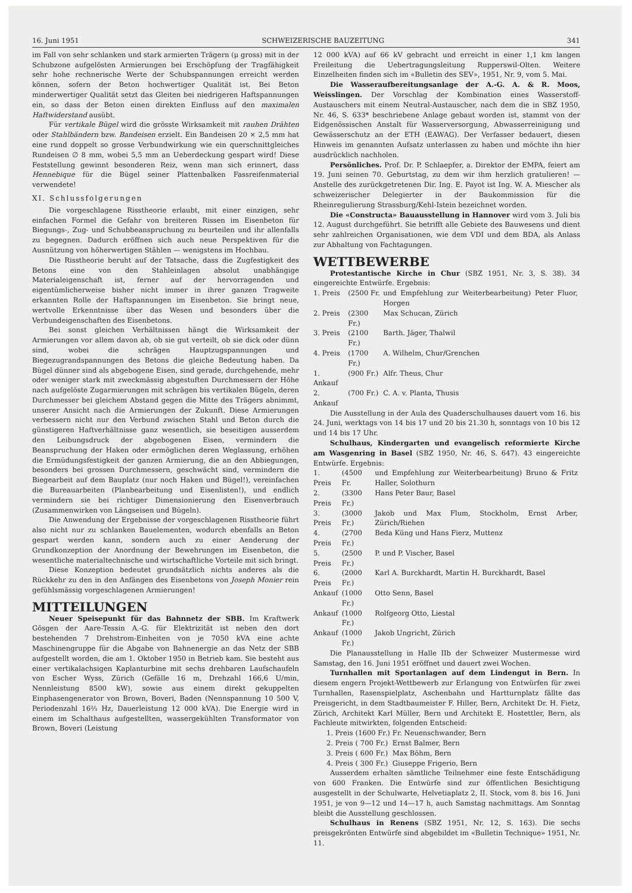16. Juni 1951 SCHWEIZERISCHE BAUZEITUNG 341
im Fall von sehr schlanken und stark armierten Trägern (μ gross) mit in der Schubzone aufgelösten Armierungen bei Erschöpfung der Tragfähigkeit sehr hohe rechnerische Werte der Schubspannungen erreicht werden können, sofern der Beton hochwertiger Qualität ist. Bei Beton minderwertiger Qualität setzt das Gleiten bei niedrigeren Haftspannungen ein, so dass der Beton einen direkten Einfluss auf den maximalen Haftwiderstand ausübt.
Für vertikale Bügel wird die grösste Wirksamkeit mit rauhen Drähten oder Stahlbändern bzw. Bandeisen erzielt. Ein Bandeisen 20 × 2,5 mm hat eine rund doppelt so grosse Verbundwirkung wie ein querschnittgleiches Rundeisen ∅ 8 mm, wobei 5,5 mm an Ueberdeckung gespart wird! Diese Feststellung gewinnt besonderen Reiz, wenn man sich erinnert, dass Hennebique für die Bügel seiner Plattenbalken Fassreifenmaterial verwendete!
XI. Schlussfolgerungen
Die vorgeschlagene Risstheorie erlaubt, mit einer einzigen, sehr einfachen Formel die Gefahr von breiteren Rissen im Eisenbeton für Biegungs-, Zug- und Schubbeanspruchung zu beurteilen und ihr allenfalls zu begegnen. Dadurch eröffnen sich auch neue Perspektiven für die Ausnützung von höherwertigen Stählen — wenigstens im Hochbau.
Die Risstheorie beruht auf der Tatsache, dass die Zugfestigkeit des Betons eine von den Stahleinlagen absolut unabhängige Materialeigenschaft ist, ferner auf der hervorragenden und eigentümlicherweise bisher nicht immer in ihrer ganzen Tragweite erkannten Rolle der Haftspannungen im Eisenbeton. Sie bringt neue, wertvolle Erkenntnisse über das Wesen und besonders über die Verbundeigenschaften des Eisenbetons.
Bei sonst gleichen Verhältnissen hängt die Wirksamkeit der Armierungen vor allem davon ab, ob sie gut verteilt, ob sie dick oder dünn sind, wobei die schrägen Hauptzugspannungen und Biegezugrandspannungen des Betons die gleiche Bedeutung haben. Da Bügel dünner sind als abgebogene Eisen, sind gerade, durchgehende, mehr oder weniger stark mit zweckmässig abgestuften Durchmessern der Höhe nach aufgelöste Zugarmierungen mit schrägen bis vertikalen Bügeln, deren Durchmesser bei gleichem Abstand gegen die Mitte des Trägers abnimmt, unserer Ansicht nach die Armierungen der Zukunft. Diese Armierungen verbessern nicht nur den Verbund zwischen Stahl und Beton durch die günstigeren Haftverhältnisse ganz wesentlich, sie beseitigen ausserdem den Leibungsdruck der abgebogenen Eisen, vermindern die Beanspruchung der Haken oder ermöglichen deren Weglassung, erhöhen die Ermüdungsfestigkeit der ganzen Armierung, die an den Abbiegungen, besonders bei grossen Durchmessern, geschwächt sind, vermindern die Biegearbeit auf dem Bauplatz (nur noch Haken und Bügel!), vereinfachen die Bureauarbeiten (Planbearbeitung und Eisenlisten!), und endlich vermindern sie bei richtiger Dimensionierung den Eisenverbrauch (Zusammenwirken von Längseisen und Bügeln).
Die Anwendung der Ergebnisse der vorgeschlagenen Risstheorie führt also nicht nur zu schlanken Bauelementen, wodurch ebenfalls an Beton gespart werden kann, sondern auch zu einer Aenderung der Grundkonzeption der Anordnung der Bewehrungen im Eisenbeton, die wesentliche materialtechnische und wirtschaftliche Vorteile mit sich bringt.
Diese Konzeption bedeutet grundsätzlich nichts anderes als die Rückkehr zu den in den Anfängen des Eisenbetons von Joseph Monier rein gefühlsmässig vorgeschlagenen Armierungen!
MITTEILUNGEN
Neuer Speisepunkt für das Bahnnetz der SBB. Im Kraftwerk Gösgen der Aare-Tessin A.-G. für Elektrizität ist neben den dort bestehenden 7 Drehstrom-Einheiten von je 7050 kVA eine achte Maschinengruppe für die Abgabe von Bahnenergie an das Netz der SBB aufgestellt worden, die am 1. Oktober 1950 in Betrieb kam. Sie besteht aus einer vertikalachsigen Kaplanturbine mit sechs drehbaren Laufschaufeln von Escher Wyss, Zürich (Gefälle 16 m, Drehzahl 166,6 U/min, Nennleistung 8500 kW), sowie aus einem direkt gekuppelten Einphasengenerator von Brown, Boveri, Baden (Nennspannung 10 500 V, Periodenzahl 16⅔ Hz, Dauerleistung 12 000 kVA). Die Energie wird in einem im Schalthaus aufgestellten, wassergekühlten Transformator von Brown, Boveri (Leistung
12 000 kVA) auf 66 kV gebracht und erreicht in einer 1,1 km langen Freileitung die Uebertragungsleitung Rupperswil-Olten. Weitere Einzelheiten finden sich im «Bulletin des SEV», 1951, Nr. 9, vom 5. Mai.
Die Wasseraufbereitungsanlage der A.-G. A. & R. Moos, Weisslingen. Der Vorschlag der Kombination eines Wasserstoff-Austauschers mit einem Neutral-Austauscher, nach dem die in SBZ 1950, Nr. 46, S. 633* beschriebene Anlage gebaut worden ist, stammt von der Eidgenössischen Anstalt für Wasserversorgung, Abwasserreinigung und Gewässerschutz an der ETH (EAWAG). Der Verfasser bedauert, diesen Hinweis im genannten Aufsatz unterlassen zu haben und möchte ihn hier ausdrücklich nachholen.
Persönliches. Prof. Dr. P. Schlaepfer, a. Direktor der EMPA, feiert am 19. Juni seinen 70. Geburtstag, zu dem wir ihm herzlich gratulieren! — Anstelle des zurückgetretenen Dir. Ing. E. Payot ist Ing. W. A. Miescher als schweizerischer Delegierter in der Baukommission für die Rheinregulierung Strassburg/Kehl-Istein bezeichnet worden.
Die «Constructa» Bauausstellung in Hannover wird vom 3. Juli bis 12. August durchgeführt. Sie betrifft alle Gebiete des Bauwesens und dient sehr zahlreichen Organisationen, wie dem VDI und dem BDA, als Anlass zur Abhaltung von Fachtagungen.
WETTBEWERBE
Protestantische Kirche in Chur (SBZ 1951, Nr. 3, S. 38). 34 eingereichte Entwürfe. Ergebnis:
| 1. Preis | (2500 Fr. | und Empfehlung zur Weiterbearbeitung) Peter Fluor, Horgen |
| 2. Preis | (2300 Fr.) | Max Schucan, Zürich |
| 3. Preis | (2100 Fr.) | Barth. Jäger, Thalwil |
| 4. Preis | (1700 Fr.) | A. Wilhelm, Chur/Grenchen |
| 1. Ankauf | (900 Fr.) | Alfr. Theus, Chur |
| 2. Ankauf | (700 Fr.) | C. A. v. Planta, Thusis |
Die Ausstellung in der Aula des Quaderschulhauses dauert vom 16. bis 24. Juni, werktags von 14 bis 17 und 20 bis 21.30 h, sonntags von 10 bis 12 und 14 bis 17 Uhr.
Schulhaus, Kindergarten und evangelisch reformierte Kirche am Wasgenring in Basel (SBZ 1950, Nr. 46, S. 647). 43 eingereichte Entwürfe. Ergebnis:
| 1. Preis | (4500 Fr. | und Empfehlung zur Weiterbearbeitung) Bruno & Fritz Haller, Solothurn |
| 2. Preis | (3300 Fr.) | Hans Peter Baur, Basel |
| 3. Preis | (3000 Fr.) | Jakob und Max Flum, Stockholm, Ernst Arber, Zürich/Riehen |
| 4. Preis | (2700 Fr.) | Beda Küng und Hans Fierz, Muttenz |
| 5. Preis | (2500 Fr.) | P. und P. Vischer, Basel |
| 6. Preis | (2000 Fr.) | Karl A. Burckhardt, Martin H. Burckhardt, Basel |
| Ankauf | (1000 Fr.) | Otto Senn, Basel |
| Ankauf | (1000 Fr.) | Rolfgeorg Otto, Liestal |
| Ankauf | (1000 Fr.) | Jakob Ungricht, Zürich |
Die Planausstellung in Halle IIb der Schweizer Mustermesse wird Samstag, den 16. Juni 1951 eröffnet und dauert zwei Wochen.
Turnhallen mit Sportanlagen auf dem Lindengut in Bern. In diesem engern Projekt-Wettbewerb zur Erlangung von Entwürfen für zwei Turnhallen, Rasenspielplatz, Aschenbahn und Hartturnplatz fällte das Preisgericht, in dem Stadtbaumeister F. Hiller, Bern, Architekt Dr. H. Fietz, Zürich, Architekt Karl Müller, Bern und Architekt E. Hostettler, Bern, als Fachleute mitwirkten, folgenden Entscheid:
| 1. Preis | (1600 Fr.) | Fr. Neuenschwander, Bern |
| 2. Preis | ( 700 Fr.) | Ernst Balmer, Bern |
| 3. Preis | ( 600 Fr.) | Max Böhm, Bern |
| 4. Preis | ( 300 Fr.) | Giuseppe Frigerio, Bern |
Ausserdem erhalten sämtliche Teilnehmer eine feste Entschädigung von 600 Franken. Die Entwürfe sind zur öffentlichen Besichtigung ausgestellt in der Schulwarte, Helvetiaplatz 2, II. Stock, vom 8. bis 16. Juni 1951, je von 9—12 und 14—17 h, auch Samstag nachmittags. Am Sonntag bleibt die Ausstellung geschlossen.
Schulhaus in Renens (SBZ 1951, Nr. 12, S. 163). Die sechs preisgekrönten Entwürfe sind abgebildet im «Bulletin Technique» 1951, Nr. 11.